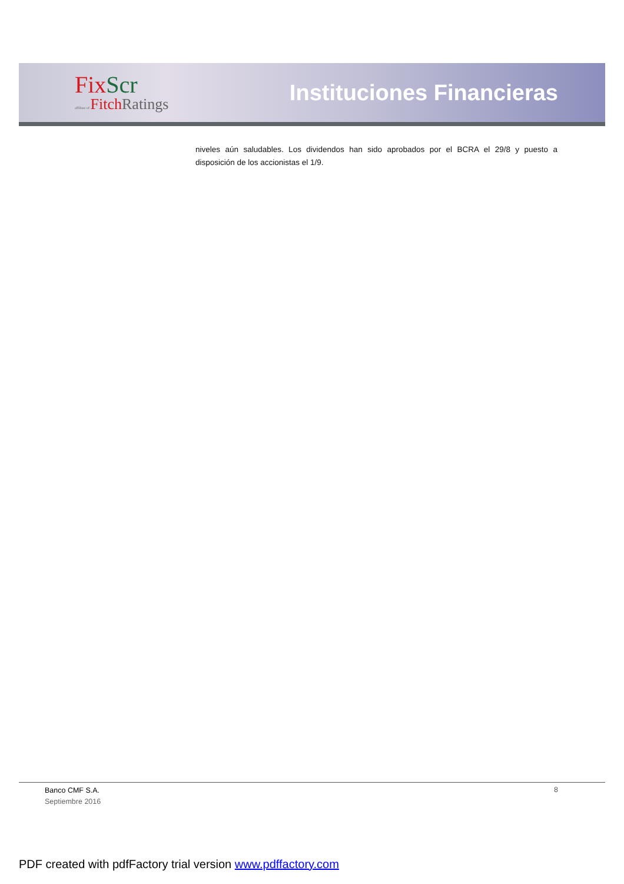FixScr
affiliate of FitchRatings
Instituciones Financieras
niveles aún saludables. Los dividendos han sido aprobados por el BCRA el 29/8 y puesto a disposición de los accionistas el 1/9.
Banco CMF S.A.
Septiembre 2016
8
PDF created with pdfFactory trial version www.pdffactory.com